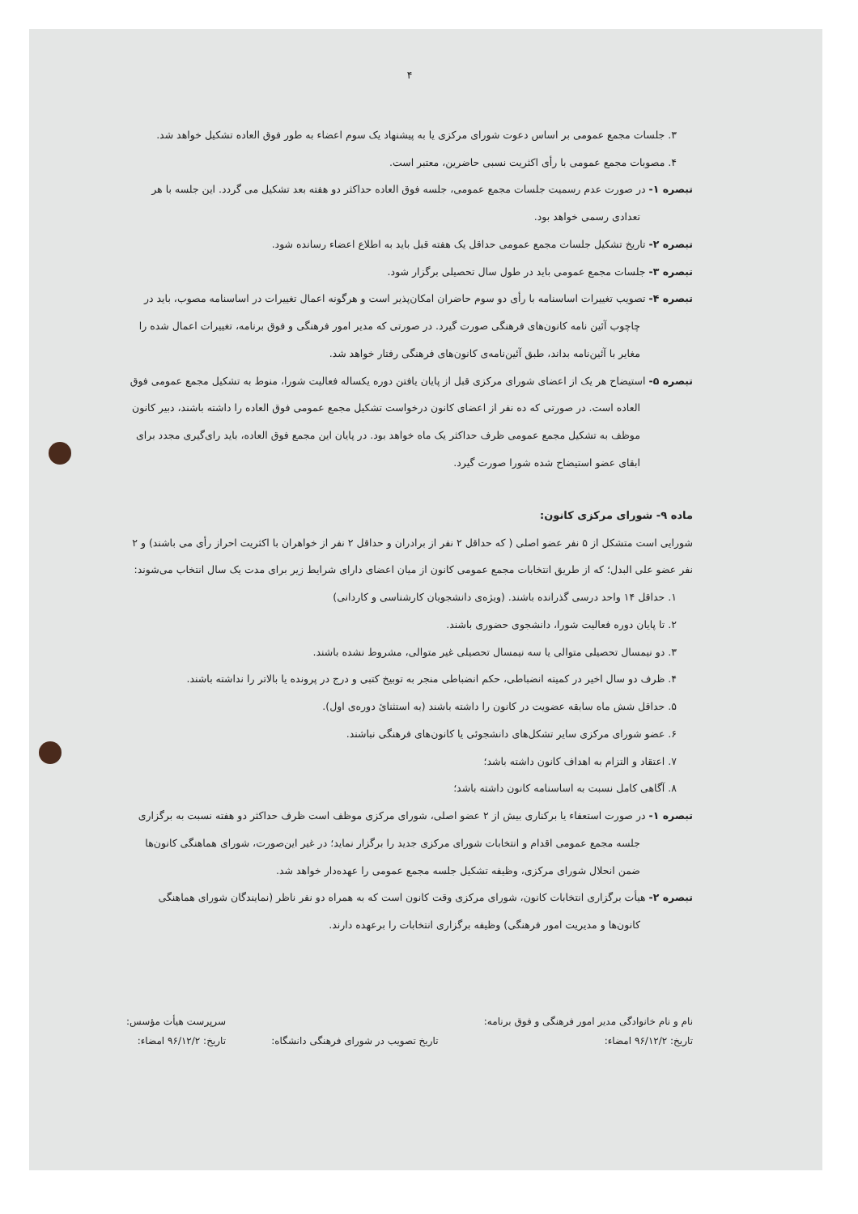۴
۳. جلسات مجمع عمومی بر اساس دعوت شورای مرکزی یا به پیشنهاد یک سوم اعضاء به طور فوق العاده تشکیل خواهد شد.
۴. مصوبات مجمع عمومی با رأی اکثریت نسبی حاضرین، معتبر است.
تبصره ۱- در صورت عدم رسمیت جلسات مجمع عمومی، جلسه فوق العاده حداکثر دو هفته بعد تشکیل می گردد. این جلسه با هر تعدادی رسمی خواهد بود.
تبصره ۲- تاریخ تشکیل جلسات مجمع عمومی حداقل یک هفته قبل باید به اطلاع اعضاء رسانده شود.
تبصره ۳- جلسات مجمع عمومی باید در طول سال تحصیلی برگزار شود.
تبصره ۴- تصویب تغییرات اساسنامه با رأی دو سوم حاضران امکان‌پذیر است و هرگونه اعمال تغییرات در اساسنامه مصوب، باید در چاچوب آئین نامه کانون‌های فرهنگی صورت گیرد. در صورتی که مدیر امور فرهنگی و فوق برنامه، تغییرات اعمال شده را مغایر با آئین‌نامه بداند، طبق آئین‌نامه‌ی کانون‌های فرهنگی رفتار خواهد شد.
تبصره ۵- استیضاح هر یک از اعضای شورای مرکزی قبل از پایان یافتن دوره یکساله فعالیت شورا، منوط به تشکیل مجمع عمومی فوق العاده است. در صورتی که ده نفر از اعضای کانون درخواست تشکیل مجمع عمومی فوق العاده را داشته باشند، دبیر کانون موظف به تشکیل مجمع عمومی ظرف حداکثر یک ماه خواهد بود. در پایان این مجمع فوق العاده، باید رای‌گیری مجدد برای ابقای عضو استیضاح شده شورا صورت گیرد.
ماده ۹- شورای مرکزی کانون:
شورایی است متشکل از ۵ نفر عضو اصلی ( که حداقل ۲ نفر از برادران و حداقل ۲ نفر از خواهران با اکثریت احراز رأی می باشند) و ۲ نفر عضو علی البدل؛ که از طریق انتخابات مجمع عمومی کانون از میان اعضای دارای شرایط زیر برای مدت یک سال انتخاب می‌شوند:
۱. حداقل ۱۴ واحد درسی گذرانده باشند. (ویژه‌ی دانشجویان کارشناسی و کاردانی)
۲. تا پایان دوره فعالیت شورا، دانشجوی حضوری باشند.
۳. دو نیمسال تحصیلی متوالی یا سه نیمسال تحصیلی غیر متوالی، مشروط نشده باشند.
۴. ظرف دو سال اخیر در کمیته انضباطی، حکم انضباطی منجر به توبیخ کتبی و درج در پرونده یا بالاتر را نداشته باشند.
۵. حداقل شش ماه سابقه عضویت در کانون را داشته باشند (به استثنائ دوره‌ی اول).
۶. عضو شورای مرکزی سایر تشکل‌های دانشجوئی یا کانون‌های فرهنگی نباشند.
۷. اعتقاد و التزام به اهداف کانون داشته باشد؛
۸. آگاهی کامل نسبت به اساسنامه کانون داشته باشد؛
تبصره ۱- در صورت استعفاء یا برکناری بیش از ۲ عضو اصلی، شورای مرکزی موظف است ظرف حداکثر دو هفته نسبت به برگزاری جلسه مجمع عمومی اقدام و انتخابات شورای مرکزی جدید را برگزار نماید؛ در غیر این‌صورت، شورای هماهنگی کانون‌ها ضمن انحلال شورای مرکزی، وظیفه تشکیل جلسه مجمع عمومی را عهده‌دار خواهد شد.
تبصره ۲- هیأت برگزاری انتخابات کانون، شورای مرکزی وقت کانون است که به همراه دو نفر ناظر (نمایندگان شورای هماهنگی کانون‌ها و مدیریت امور فرهنگی) وظیفه برگزاری انتخابات را برعهده دارند.
نام و نام خانوادگی مدیر امور فرهنگی و فوق برنامه:
تاریخ: ۹۶/۱۲/۲ امضاء:
تاریخ تصویب در شورای فرهنگی دانشگاه:
سرپرست هیأت مؤسس:
تاریخ: ۹۶/۱۲/۲ امضاء: